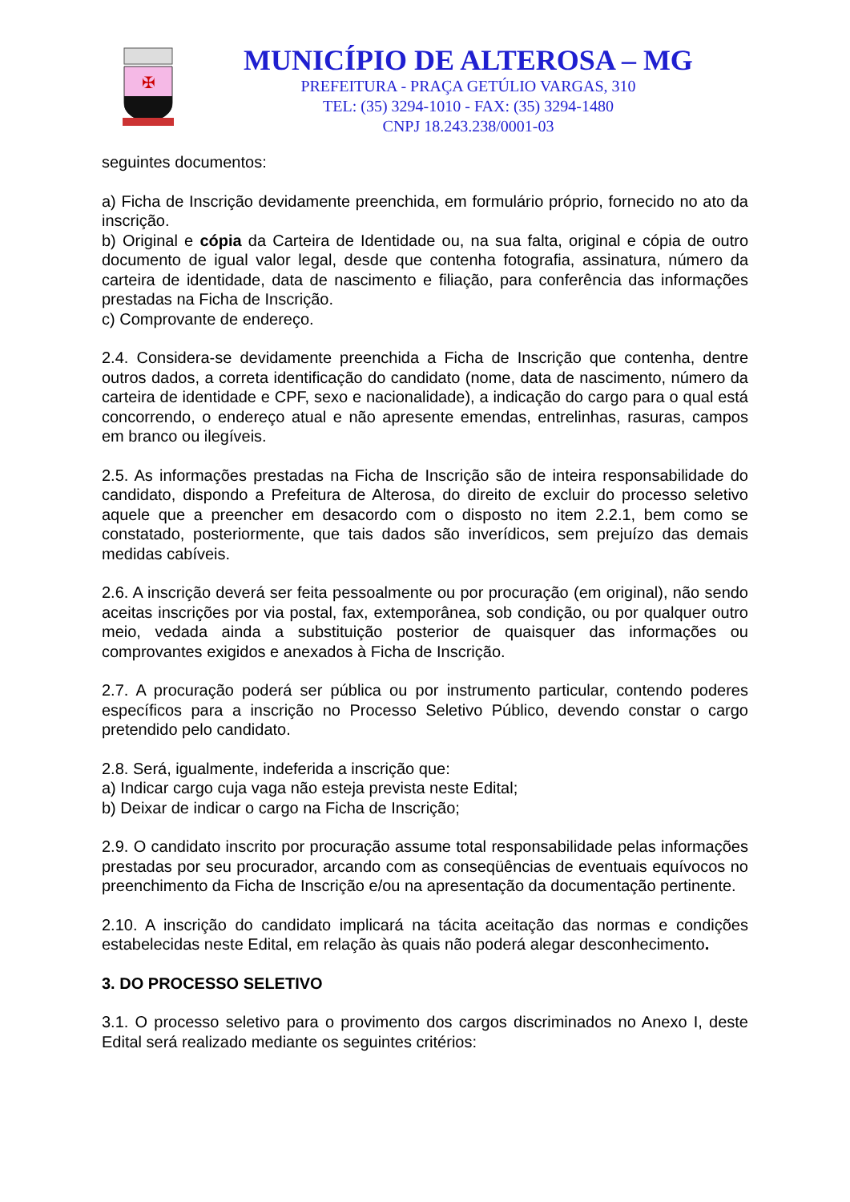✠
MUNICÍPIO DE ALTEROSA – MG
PREFEITURA - PRAÇA GETÚLIO VARGAS, 310
TEL: (35) 3294-1010 - FAX: (35) 3294-1480
CNPJ 18.243.238/0001-03
seguintes documentos:
a) Ficha de Inscrição devidamente preenchida, em formulário próprio, fornecido no ato da inscrição.
b) Original e cópia da Carteira de Identidade ou, na sua falta, original e cópia de outro documento de igual valor legal, desde que contenha fotografia, assinatura, número da carteira de identidade, data de nascimento e filiação, para conferência das informações prestadas na Ficha de Inscrição.
c) Comprovante de endereço.
2.4. Considera-se devidamente preenchida a Ficha de Inscrição que contenha, dentre outros dados, a correta identificação do candidato (nome, data de nascimento, número da carteira de identidade e CPF, sexo e nacionalidade), a indicação do cargo para o qual está concorrendo, o endereço atual e não apresente emendas, entrelinhas, rasuras, campos em branco ou ilegíveis.
2.5. As informações prestadas na Ficha de Inscrição são de inteira responsabilidade do candidato, dispondo a Prefeitura de Alterosa, do direito de excluir do processo seletivo aquele que a preencher em desacordo com o disposto no item 2.2.1, bem como se constatado, posteriormente, que tais dados são inverídicos, sem prejuízo das demais medidas cabíveis.
2.6. A inscrição deverá ser feita pessoalmente ou por procuração (em original), não sendo aceitas inscrições por via postal, fax, extemporânea, sob condição, ou por qualquer outro meio, vedada ainda a substituição posterior de quaisquer das informações ou comprovantes exigidos e anexados à Ficha de Inscrição.
2.7. A procuração poderá ser pública ou por instrumento particular, contendo poderes específicos para a inscrição no Processo Seletivo Público, devendo constar o cargo pretendido pelo candidato.
2.8. Será, igualmente, indeferida a inscrição que:
a) Indicar cargo cuja vaga não esteja prevista neste Edital;
b) Deixar de indicar o cargo na Ficha de Inscrição;
2.9. O candidato inscrito por procuração assume total responsabilidade pelas informações prestadas por seu procurador, arcando com as conseqüências de eventuais equívocos no preenchimento da Ficha de Inscrição e/ou na apresentação da documentação pertinente.
2.10. A inscrição do candidato implicará na tácita aceitação das normas e condições estabelecidas neste Edital, em relação às quais não poderá alegar desconhecimento.
3. DO PROCESSO SELETIVO
3.1. O processo seletivo para o provimento dos cargos discriminados no Anexo I, deste Edital será realizado mediante os seguintes critérios: